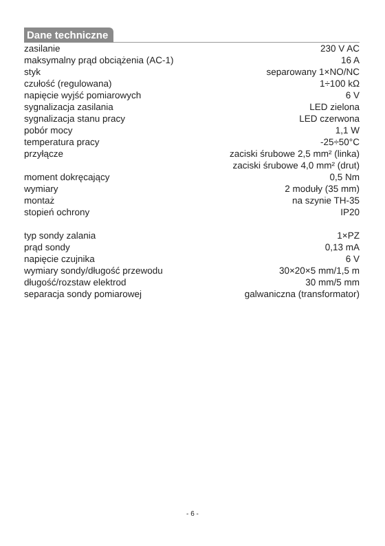Dane techniczne
| zasilanie | 230 V AC |
| maksymalny prąd obciążenia (AC-1) | 16 A |
| styk | separowany 1×NO/NC |
| czułość (regulowana) | 1÷100 kΩ |
| napięcie wyjść pomiarowych | 6 V |
| sygnalizacja zasilania | LED zielona |
| sygnalizacja stanu pracy | LED czerwona |
| pobór mocy | 1,1 W |
| temperatura pracy | -25÷50°C |
| przyłącze | zaciski śrubowe 2,5 mm² (linka) zaciski śrubowe 4,0 mm² (drut) |
| moment dokręcający | 0,5 Nm |
| wymiary | 2 moduły (35 mm) |
| montaż | na szynie TH-35 |
| stopień ochrony | IP20 |
| typ sondy zalania | 1×PZ |
| prąd sondy | 0,13 mA |
| napięcie czujnika | 6 V |
| wymiary sondy/długość przewodu | 30×20×5 mm/1,5 m |
| długość/rozstaw elektrod | 30 mm/5 mm |
| separacja sondy pomiarowej | galwaniczna (transformator) |
- 6 -